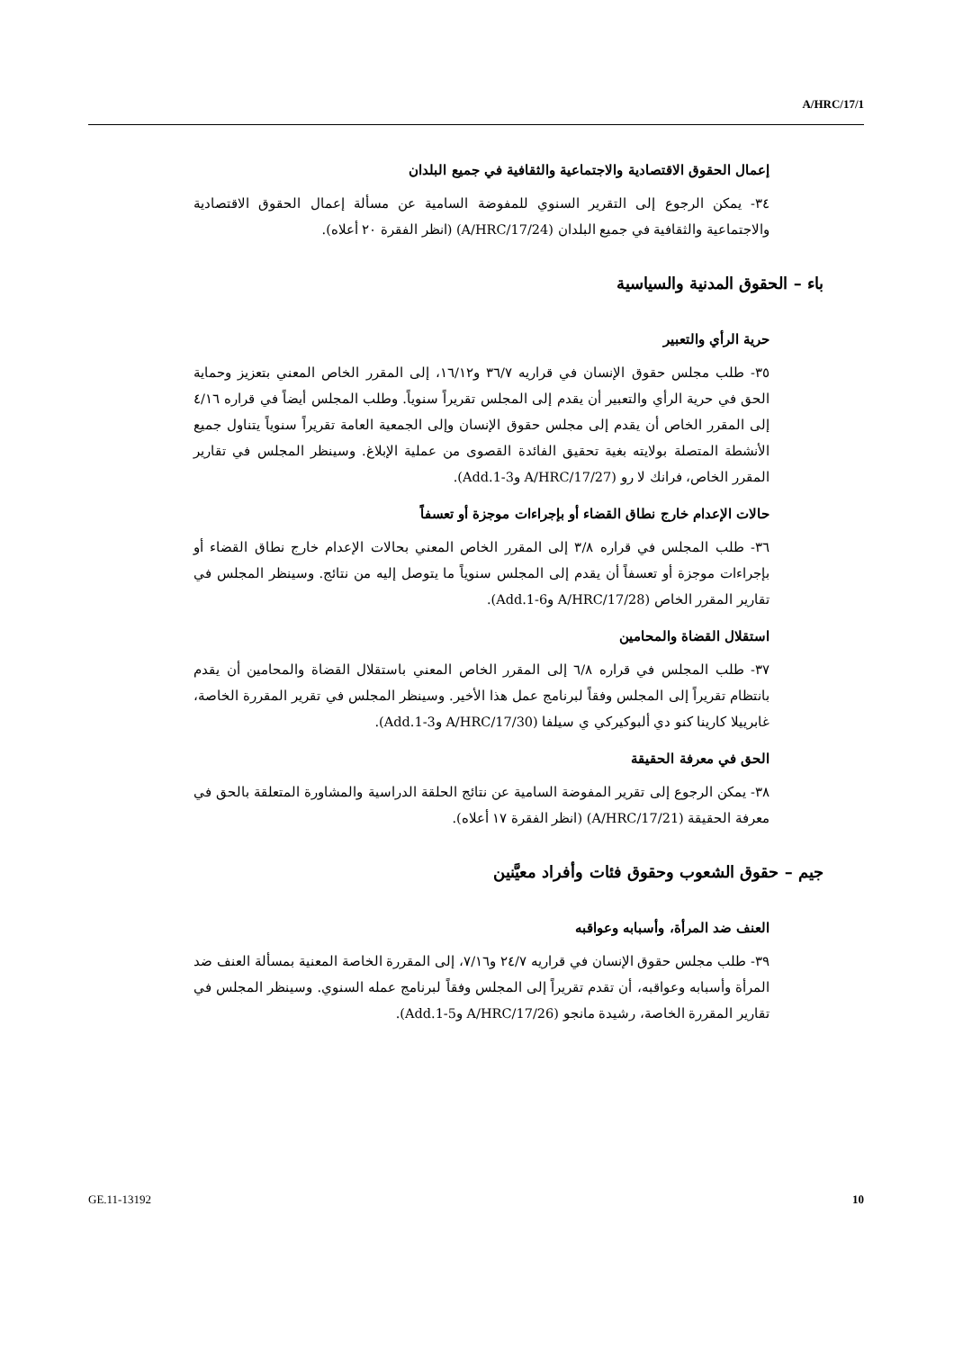A/HRC/17/1
إعمال الحقوق الاقتصادية والاجتماعية والثقافية في جميع البلدان
٣٤- يمكن الرجوع إلى التقرير السنوي للمفوضة السامية عن مسألة إعمال الحقوق الاقتصادية والاجتماعية والثقافية في جميع البلدان (A/HRC/17/24) (انظر الفقرة ٢٠ أعلاه).
باء – الحقوق المدنية والسياسية
حرية الرأي والتعبير
٣٥- طلب مجلس حقوق الإنسان في قراريه ٣٦/٧ و١٦/١٢، إلى المقرر الخاص المعني بتعزيز وحماية الحق في حرية الرأي والتعبير أن يقدم إلى المجلس تقريراً سنوياً. وطلب المجلس أيضاً في قراره ٤/١٦ إلى المقرر الخاص أن يقدم إلى مجلس حقوق الإنسان وإلى الجمعية العامة تقريراً سنوياً يتناول جميع الأنشطة المتصلة بولايته بغية تحقيق الفائدة القصوى من عملية الإبلاغ. وسينظر المجلس في تقارير المقرر الخاص، فرانك لا رو (A/HRC/17/27 وAdd.1-3).
حالات الإعدام خارج نطاق القضاء أو بإجراءات موجزة أو تعسفاً
٣٦- طلب المجلس في قراره ٣/٨ إلى المقرر الخاص المعني بحالات الإعدام خارج نطاق القضاء أو بإجراءات موجزة أو تعسفاً أن يقدم إلى المجلس سنوياً ما يتوصل إليه من نتائج. وسينظر المجلس في تقارير المقرر الخاص (A/HRC/17/28 وAdd.1-6).
استقلال القضاة والمحامين
٣٧- طلب المجلس في قراره ٦/٨ إلى المقرر الخاص المعني باستقلال القضاة والمحامين أن يقدم بانتظام تقريراً إلى المجلس وفقاً لبرنامج عمل هذا الأخير. وسينظر المجلس في تقرير المقررة الخاصة، غابرييلا كارينا كنو دي ألبوكيركي ي سيلفا (A/HRC/17/30 وAdd.1-3).
الحق في معرفة الحقيقة
٣٨- يمكن الرجوع إلى تقرير المفوضة السامية عن نتائج الحلقة الدراسية والمشاورة المتعلقة بالحق في معرفة الحقيقة (A/HRC/17/21) (انظر الفقرة ١٧ أعلاه).
جيم – حقوق الشعوب وحقوق فئات وأفراد معيَّنين
العنف ضد المرأة، وأسبابه وعواقبه
٣٩- طلب مجلس حقوق الإنسان في قراريه ٢٤/٧ و٧/١٦، إلى المقررة الخاصة المعنية بمسألة العنف ضد المرأة وأسبابه وعواقبه، أن تقدم تقريراً إلى المجلس وفقاً لبرنامج عمله السنوي. وسينظر المجلس في تقارير المقررة الخاصة، رشيدة مانجو (A/HRC/17/26 وAdd.1-5).
GE.11-13192 10